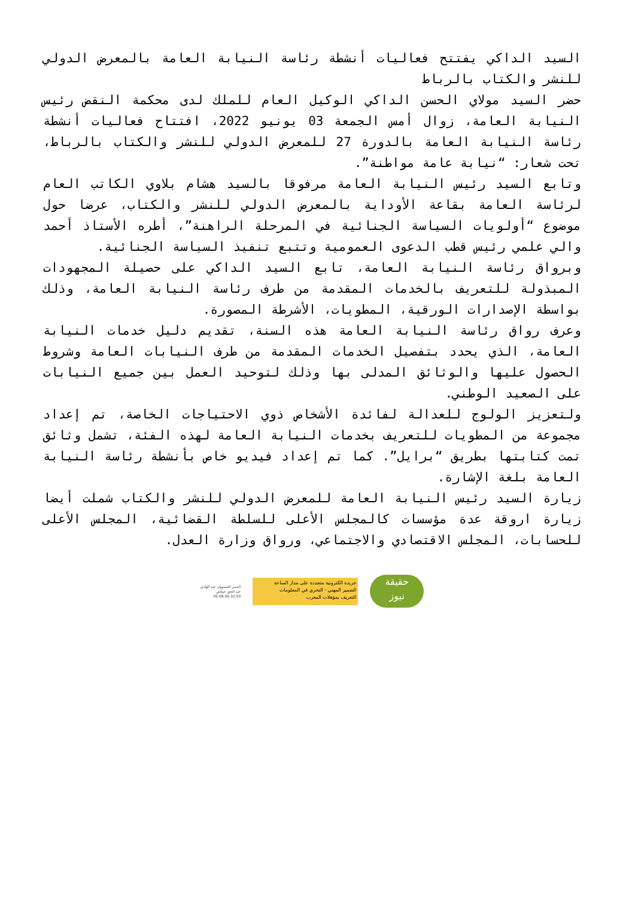السيد الداكي يفتتح فعاليات أنشطة رئاسة النيابة العامة بالمعرض الدولي للنشر والكتاب بالرباط
حضر السيد مولاي الحسن الداكي الوكيل العام للملك لدى محكمة النقض رئيس النيابة العامة، زوال أمس الجمعة 03 يونيو 2022، افتتاح فعاليات أنشطة رئاسة النيابة العامة بالدورة 27 للمعرض الدولي للنشر والكتاب بالرباط، تحت شعار: “نيابة عامة مواطنة”.
وتابع السيد رئيس النيابة العامة مرفوقا بالسيد هشام بلاوي الكاتب العام لرئاسة العامة بقاعة الأوداية بالمعرض الدولي للنشر والكتاب، عرضا حول موضوع “أولويات السياسة الجنائية في المرحلة الراهنة”، أطره الأستاذ أحمد والي علمي رئيس قطب الدعوى العمومية وتتبع تنفيذ السياسة الجنائية.
وبرواق رئاسة النيابة العامة، تابع السيد الداكي على حصيلة المجهودات المبذولة للتعريف بالخدمات المقدمة من طرف رئاسة النيابة العامة، وذلك بواسطة الإصدارات الورقية، المطويات، الأشرطة المصورة.
وعرف رواق رئاسة النيابة العامة هذه السنة، تقديم دليل خدمات النيابة العامة، الذي يحدد بتفصيل الخدمات المقدمة من طرف النيابات العامة وشروط الحصول عليها والوثائق المدلى بها وذلك لتوحيد العمل بين جميع النيابات على الصعيد الوطني.
ولتعزيز الولوج للعدالة لفائدة الأشخاص ذوي الاحتياجات الخاصة، تم إعداد مجموعة من المطويات للتعريف بخدمات النيابة العامة لهذه الفئة، تشمل وثائق تمت كتابتها بطريق “برايل”. كما تم إعداد فيديو خاص بأنشطة رئاسة النيابة العامة بلغة الإشارة.
زيارة السيد رئيس النيابة العامة للمعرض الدولي للنشر والكتاب شملت أيضا زيارة اروقة عدة مؤسسات كالمجلس الأعلى للسلطة القضائية، المجلس الأعلى للحسابات، المجلس الاقتصادي والاجتماعي، ورواق وزارة العدل.
المدير المسؤول عبد الهادي
عبد الحق خيتاش
06.68.96.32.50
جريدة الكترونية متجددة على مدار الساعة
الضمير المهني - التحري في المعلومات
التعريف بمؤهلات المغرب
حقيقة
نيوز